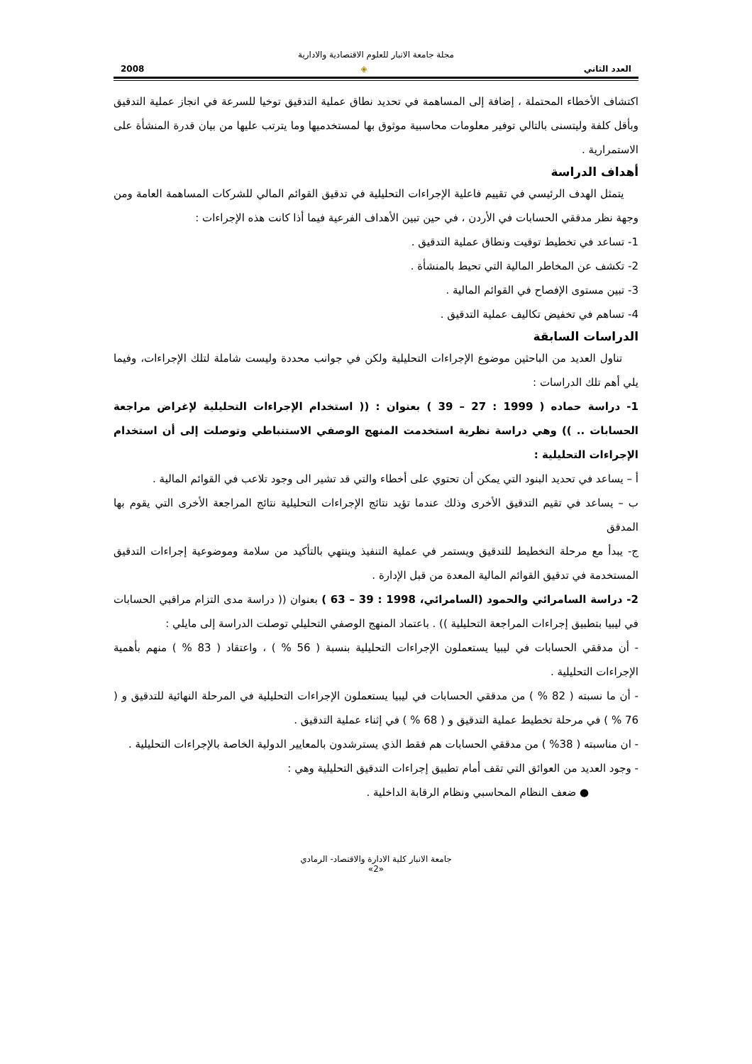مجلة جامعة الانبار للعلوم الاقتصادية والادارية
العدد الثاني ◈ 2008
اكتشاف الأخطاء المحتملة ، إضافة إلى المساهمة في تحديد نطاق عملية التدقيق توخيا للسرعة في انجاز عملية التدقيق وبأقل كلفة وليتسنى بالتالي توفير معلومات محاسبية موثوق بها لمستخدميها وما يترتب عليها من بيان قدرة المنشأة على الاستمرارية .
أهداف الدراسة
يتمثل الهدف الرئيسي في تقييم فاعلية الإجراءات التحليلية في تدقيق القوائم المالي للشركات المساهمة العامة ومن وجهة نظر مدققي الحسابات في الأردن ، في حين تبين الأهداف الفرعية فيما أذا كانت هذه الإجراءات :
1- تساعد في تخطيط توقيت ونطاق عملية التدقيق .
2- تكشف عن المخاطر المالية التي تحيط بالمنشأة .
3- تبين مستوى الإفصاح في القوائم المالية .
4- تساهم في تخفيض تكاليف عملية التدقيق .
الدراسات السابقة
تناول العديد من الباحثين موضوع الإجراءات التحليلية ولكن في جوانب محددة وليست شاملة لتلك الإجراءات، وفيما يلي أهم تلك الدراسات :
1- دراسة حماده ( 1999 : 27 – 39 ) بعنوان : (( استخدام الإجراءات التحليلية لإغراض مراجعة الحسابات .. )) وهي دراسة نظرية استخدمت المنهج الوصفي الاستنباطي وتوصلت إلى أن استخدام الإجراءات التحليلية :
أ – يساعد في تحديد البنود التي يمكن أن تحتوي على أخطاء والتي قد تشير الى وجود تلاعب في القوائم المالية .
ب – يساعد في تقيم التدقيق الأخرى وذلك عندما تؤيد نتائج الإجراءات التحليلية نتائج المراجعة الأخرى التي يقوم بها المدقق
ج- يبدأ مع مرحلة التخطيط للتدقيق ويستمر في عملية التنفيذ وينتهي بالتأكيد من سلامة وموضوعية إجراءات التدقيق المستخدمة في تدقيق القوائم المالية المعدة من قبل الإدارة .
2- دراسة السامرائي والحمود (السامرائي، 1998 : 39 – 63 ) بعنوان (( دراسة مدى التزام مراقبي الحسابات في ليبيا بتطبيق إجراءات المراجعة التحليلية )) . باعتماد المنهج الوصفي التحليلي توصلت الدراسة إلى مايلي :
- أن مدققي الحسابات في ليبيا يستعملون الإجراءات التحليلية بنسبة ( 56 % ) ، واعتقاد ( 83 % ) منهم بأهمية الإجراءات التحليلية .
- أن ما نسبته ( 82 % ) من مدققي الحسابات في ليبيا يستعملون الإجراءات التحليلية في المرحلة النهائية للتدقيق و ( 76 % ) في مرحلة تخطيط عملية التدقيق و ( 68 % ) في إثناء عملية التدقيق .
- ان مناسبته ( 38% ) من مدققي الحسابات هم فقط الذي يسترشدون بالمعايير الدولية الخاصة بالإجراءات التحليلية .
- وجود العديد من العوائق التي تقف أمام تطبيق إجراءات التدقيق التحليلية وهي :
● ضعف النظام المحاسبي ونظام الرقابة الداخلية .
جامعة الانبار كلية الادارة والاقتصاد- الرمادي
«2»